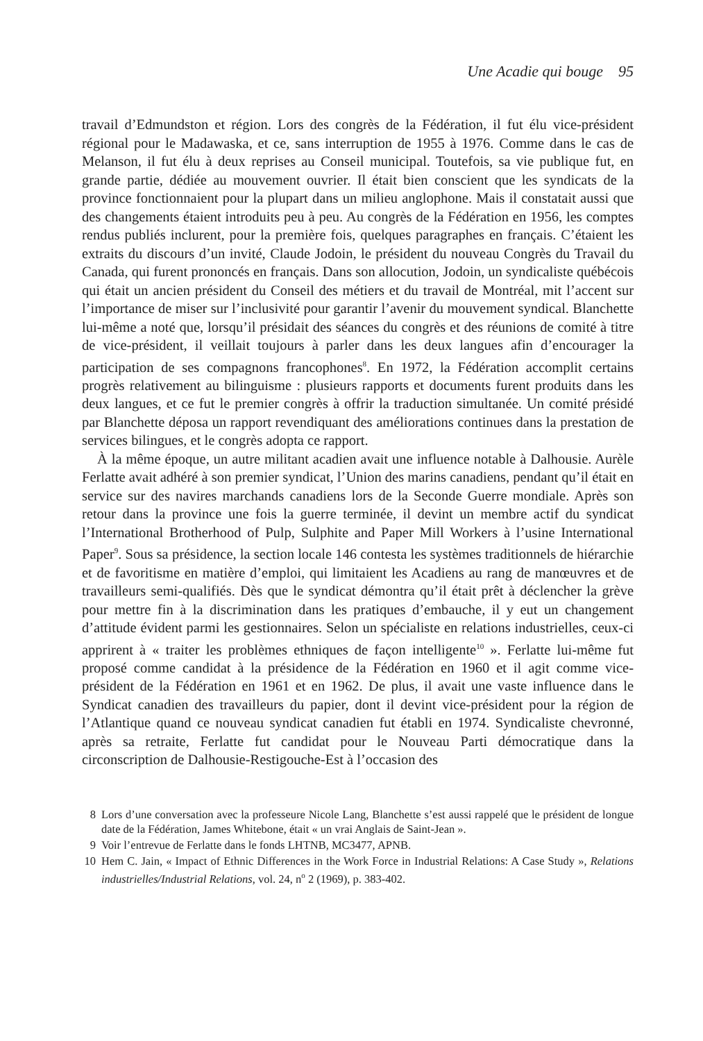Une Acadie qui bouge 95
travail d’Edmundston et région. Lors des congrès de la Fédération, il fut élu vice-président régional pour le Madawaska, et ce, sans interruption de 1955 à 1976. Comme dans le cas de Melanson, il fut élu à deux reprises au Conseil municipal. Toutefois, sa vie publique fut, en grande partie, dédiée au mouvement ouvrier. Il était bien conscient que les syndicats de la province fonctionnaient pour la plupart dans un milieu anglophone. Mais il constatait aussi que des changements étaient introduits peu à peu. Au congrès de la Fédération en 1956, les comptes rendus publiés inclurent, pour la première fois, quelques paragraphes en français. C’étaient les extraits du discours d’un invité, Claude Jodoin, le président du nouveau Congrès du Travail du Canada, qui furent prononcés en français. Dans son allocution, Jodoin, un syndicaliste québécois qui était un ancien président du Conseil des métiers et du travail de Montréal, mit l’accent sur l’importance de miser sur l’inclusivité pour garantir l’avenir du mouvement syndical. Blanchette lui-même a noté que, lorsqu’il présidait des séances du congrès et des réunions de comité à titre de vice-président, il veillait toujours à parler dans les deux langues afin d’encourager la participation de ses compagnons francophones<sup>8</sup>. En 1972, la Fédération accomplit certains progrès relativement au bilinguisme : plusieurs rapports et documents furent produits dans les deux langues, et ce fut le premier congrès à offrir la traduction simultanée. Un comité présidé par Blanchette déposa un rapport revendiquant des améliorations continues dans la prestation de services bilingues, et le congrès adopta ce rapport.
À la même époque, un autre militant acadien avait une influence notable à Dalhousie. Aurèle Ferlatte avait adhéré à son premier syndicat, l’Union des marins canadiens, pendant qu’il était en service sur des navires marchands canadiens lors de la Seconde Guerre mondiale. Après son retour dans la province une fois la guerre terminée, il devint un membre actif du syndicat l’International Brotherhood of Pulp, Sulphite and Paper Mill Workers à l’usine International Paper<sup>9</sup>. Sous sa présidence, la section locale 146 contesta les systèmes traditionnels de hiérarchie et de favoritisme en matière d’emploi, qui limitaient les Acadiens au rang de manœuvres et de travailleurs semi-qualifiés. Dès que le syndicat démontra qu’il était prêt à déclencher la grève pour mettre fin à la discrimination dans les pratiques d’embauche, il y eut un changement d’attitude évident parmi les gestionnaires. Selon un spécialiste en relations industrielles, ceux-ci apprirent à « traiter les problèmes ethniques de façon intelligente<sup>10</sup> ». Ferlatte lui-même fut proposé comme candidat à la présidence de la Fédération en 1960 et il agit comme vice-président de la Fédération en 1961 et en 1962. De plus, il avait une vaste influence dans le Syndicat canadien des travailleurs du papier, dont il devint vice-président pour la région de l’Atlantique quand ce nouveau syndicat canadien fut établi en 1974. Syndicaliste chevronné, après sa retraite, Ferlatte fut candidat pour le Nouveau Parti démocratique dans la circonscription de Dalhousie-Restigouche-Est à l’occasion des
8 Lors d’une conversation avec la professeure Nicole Lang, Blanchette s’est aussi rappelé que le président de longue date de la Fédération, James Whitebone, était « un vrai Anglais de Saint-Jean ».
9 Voir l’entrevue de Ferlatte dans le fonds LHTNB, MC3477, APNB.
10 Hem C. Jain, « Impact of Ethnic Differences in the Work Force in Industrial Relations: A Case Study », Relations industrielles/Industrial Relations, vol. 24, n<sup>o</sup> 2 (1969), p. 383-402.